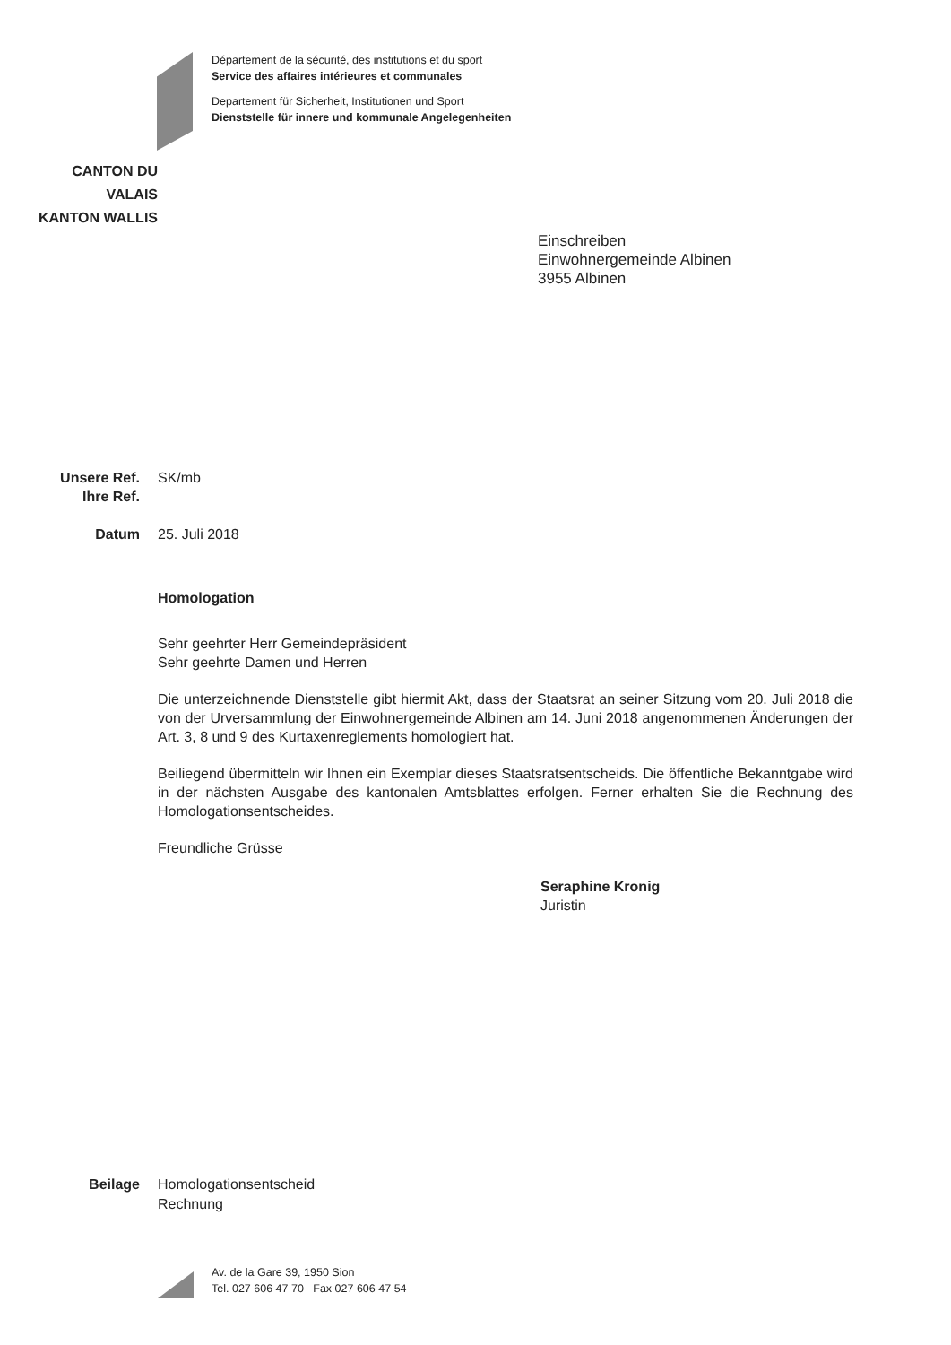Département de la sécurité, des institutions et du sport
Service des affaires intérieures et communales
Departement für Sicherheit, Institutionen und Sport
Dienststelle für innere und kommunale Angelegenheiten
CANTON DU VALAIS
KANTON WALLIS
Einschreiben
Einwohnergemeinde Albinen
3955 Albinen
Unsere Ref.
SK/mb
Ihre Ref.
Datum 25. Juli 2018
Homologation
Sehr geehrter Herr Gemeindepräsident
Sehr geehrte Damen und Herren
Die unterzeichnende Dienststelle gibt hiermit Akt, dass der Staatsrat an seiner Sitzung vom 20. Juli 2018 die von der Urversammlung der Einwohnergemeinde Albinen am 14. Juni 2018 angenommenen Änderungen der Art. 3, 8 und 9 des Kurtaxenreglements homologiert hat.
Beiliegend übermitteln wir Ihnen ein Exemplar dieses Staatsratsentscheids. Die öffentliche Bekanntgabe wird in der nächsten Ausgabe des kantonalen Amtsblattes erfolgen. Ferner erhalten Sie die Rechnung des Homologationsentscheides.
Freundliche Grüsse
Seraphine Kronig
Juristin
Beilage Homologationsentscheid
Rechnung
Av. de la Gare 39, 1950 Sion
Tel. 027 606 47 70 Fax 027 606 47 54